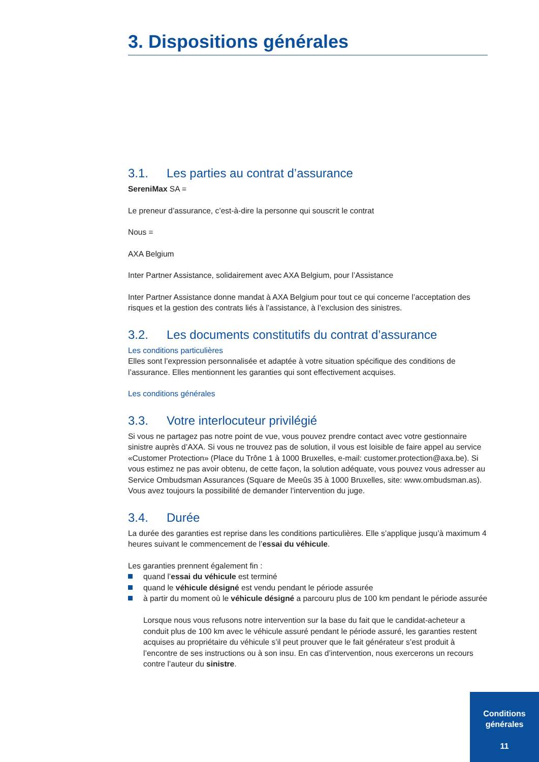3. Dispositions générales
3.1. Les parties au contrat d’assurance
SereniMax SA =
Le preneur d’assurance, c’est-à-dire la personne qui souscrit le contrat
Nous =
AXA Belgium
Inter Partner Assistance, solidairement avec AXA Belgium, pour l’Assistance
Inter Partner Assistance donne mandat à AXA Belgium pour tout ce qui concerne l’acceptation des risques et la gestion des contrats liés à l’assistance, à l’exclusion des sinistres.
3.2. Les documents constitutifs du contrat d’assurance
Les conditions particulières
Elles sont l’expression personnalisée et adaptée à votre situation spécifique des conditions de l’assurance. Elles mentionnent les garanties qui sont effectivement acquises.
Les conditions générales
3.3. Votre interlocuteur privilégié
Si vous ne partagez pas notre point de vue, vous pouvez prendre contact avec votre gestionnaire sinistre auprès d’AXA. Si vous ne trouvez pas de solution, il vous est loisible de faire appel au service «Customer Protection» (Place du Trône 1 à 1000 Bruxelles, e-mail: customer.protection@axa.be). Si vous estimez ne pas avoir obtenu, de cette façon, la solution adéquate, vous pouvez vous adresser au Service Ombudsman Assurances (Square de Meeûs 35 à 1000 Bruxelles, site: www.ombudsman.as).
Vous avez toujours la possibilité de demander l’intervention du juge.
3.4. Durée
La durée des garanties est reprise dans les conditions particulières. Elle s’applique jusqu’à maximum 4 heures suivant le commencement de l’essai du véhicule.
Les garanties prennent également fin :
quand l’essai du véhicule est terminé
quand le véhicule désigné est vendu pendant le période assurée
à partir du moment où le véhicule désigné a parcouru plus de 100 km pendant le période assurée
Lorsque nous vous refusons notre intervention sur la base du fait que le candidat-acheteur a conduit plus de 100 km avec le véhicule assuré pendant le période assuré, les garanties restent acquises au propriétaire du véhicule s’il peut prouver que le fait générateur s’est produit à l’encontre de ses instructions ou à son insu. En cas d’intervention, nous exercerons un recours contre l’auteur du sinistre.
Conditions
générales
11